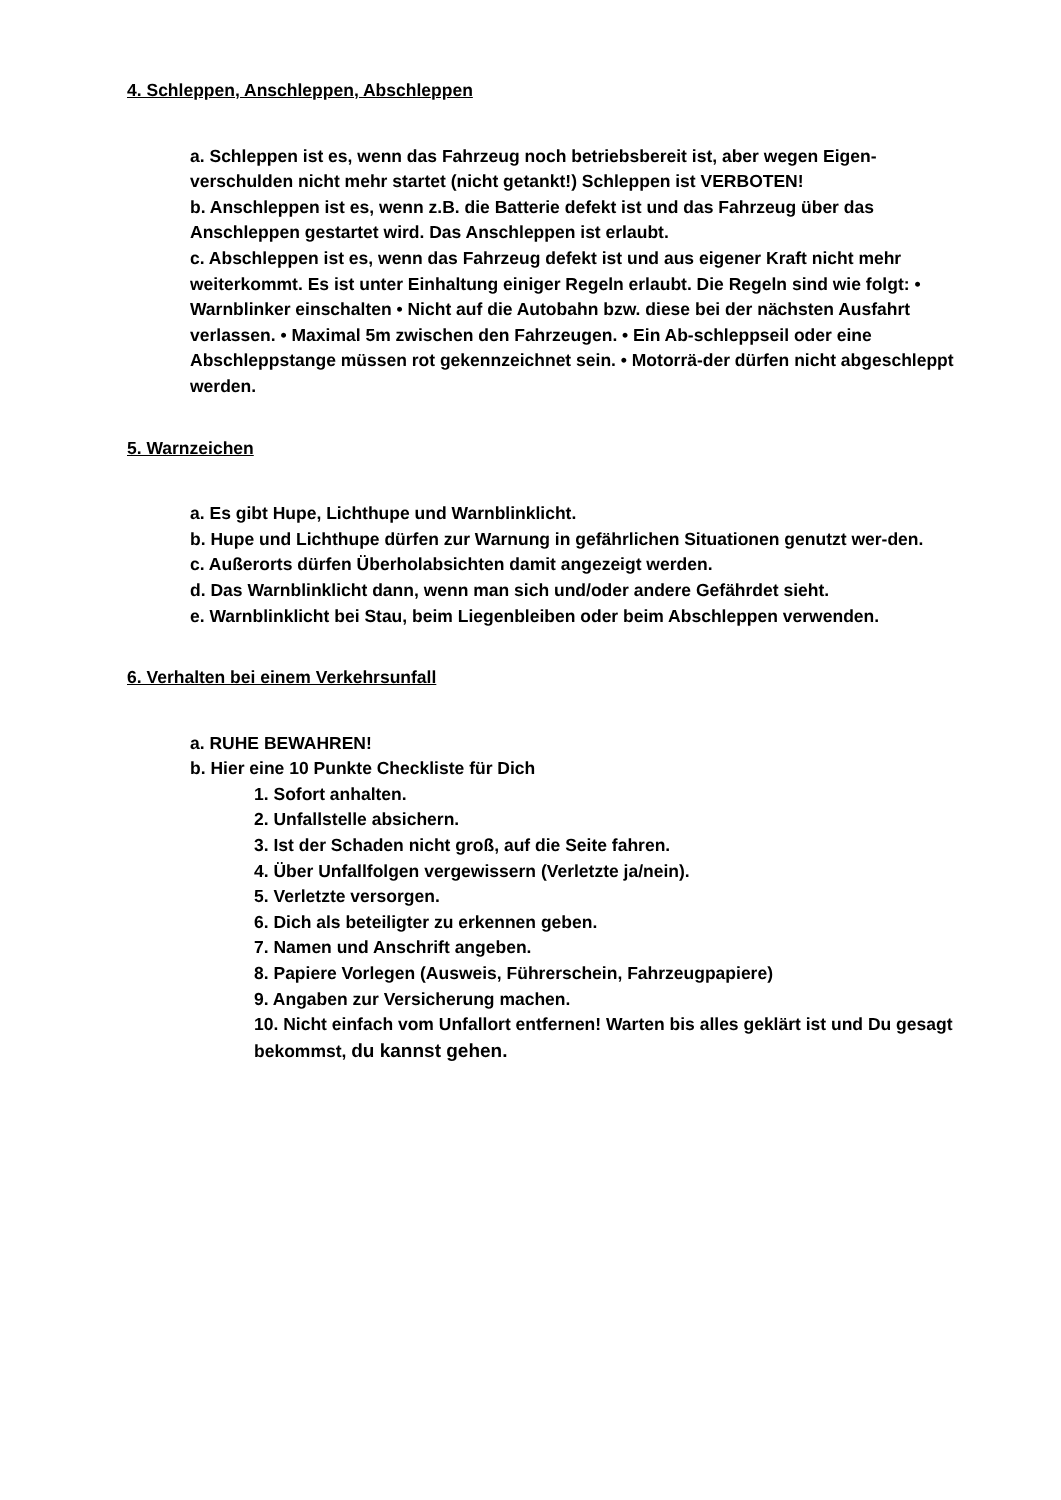4. Schleppen, Anschleppen, Abschleppen
a. Schleppen ist es, wenn das Fahrzeug noch betriebsbereit ist, aber wegen Eigen-verschulden nicht mehr startet (nicht getankt!) Schleppen ist VERBOTEN!
b. Anschleppen ist es, wenn z.B. die Batterie defekt ist und das Fahrzeug über das Anschleppen gestartet wird. Das Anschleppen ist erlaubt.
c. Abschleppen ist es, wenn das Fahrzeug defekt ist und aus eigener Kraft nicht mehr weiterkommt. Es ist unter Einhaltung einiger Regeln erlaubt. Die Regeln sind wie folgt: • Warnblinker einschalten • Nicht auf die Autobahn bzw. diese bei der nächsten Ausfahrt verlassen. • Maximal 5m zwischen den Fahrzeugen. • Ein Ab-schleppseil oder eine Abschleppstange müssen rot gekennzeichnet sein. • Motorrä-der dürfen nicht abgeschleppt werden.
5. Warnzeichen
a. Es gibt Hupe, Lichthupe und Warnblinklicht.
b. Hupe und Lichthupe dürfen zur Warnung in gefährlichen Situationen genutzt wer-den.
c. Außerorts dürfen Überholabsichten damit angezeigt werden.
d. Das Warnblinklicht dann, wenn man sich und/oder andere Gefährdet sieht.
e. Warnblinklicht bei Stau, beim Liegenbleiben oder beim Abschleppen verwenden.
6. Verhalten bei einem Verkehrsunfall
a. RUHE BEWAHREN!
b. Hier eine 10 Punkte Checkliste für Dich
1. Sofort anhalten.
2. Unfallstelle absichern.
3. Ist der Schaden nicht groß, auf die Seite fahren.
4. Über Unfallfolgen vergewissern (Verletzte ja/nein).
5. Verletzte versorgen.
6. Dich als beteiligter zu erkennen geben.
7. Namen und Anschrift angeben.
8. Papiere Vorlegen (Ausweis, Führerschein, Fahrzeugpapiere)
9. Angaben zur Versicherung machen.
10. Nicht einfach vom Unfallort entfernen! Warten bis alles geklärt ist und Du gesagt bekommst, du kannst gehen.